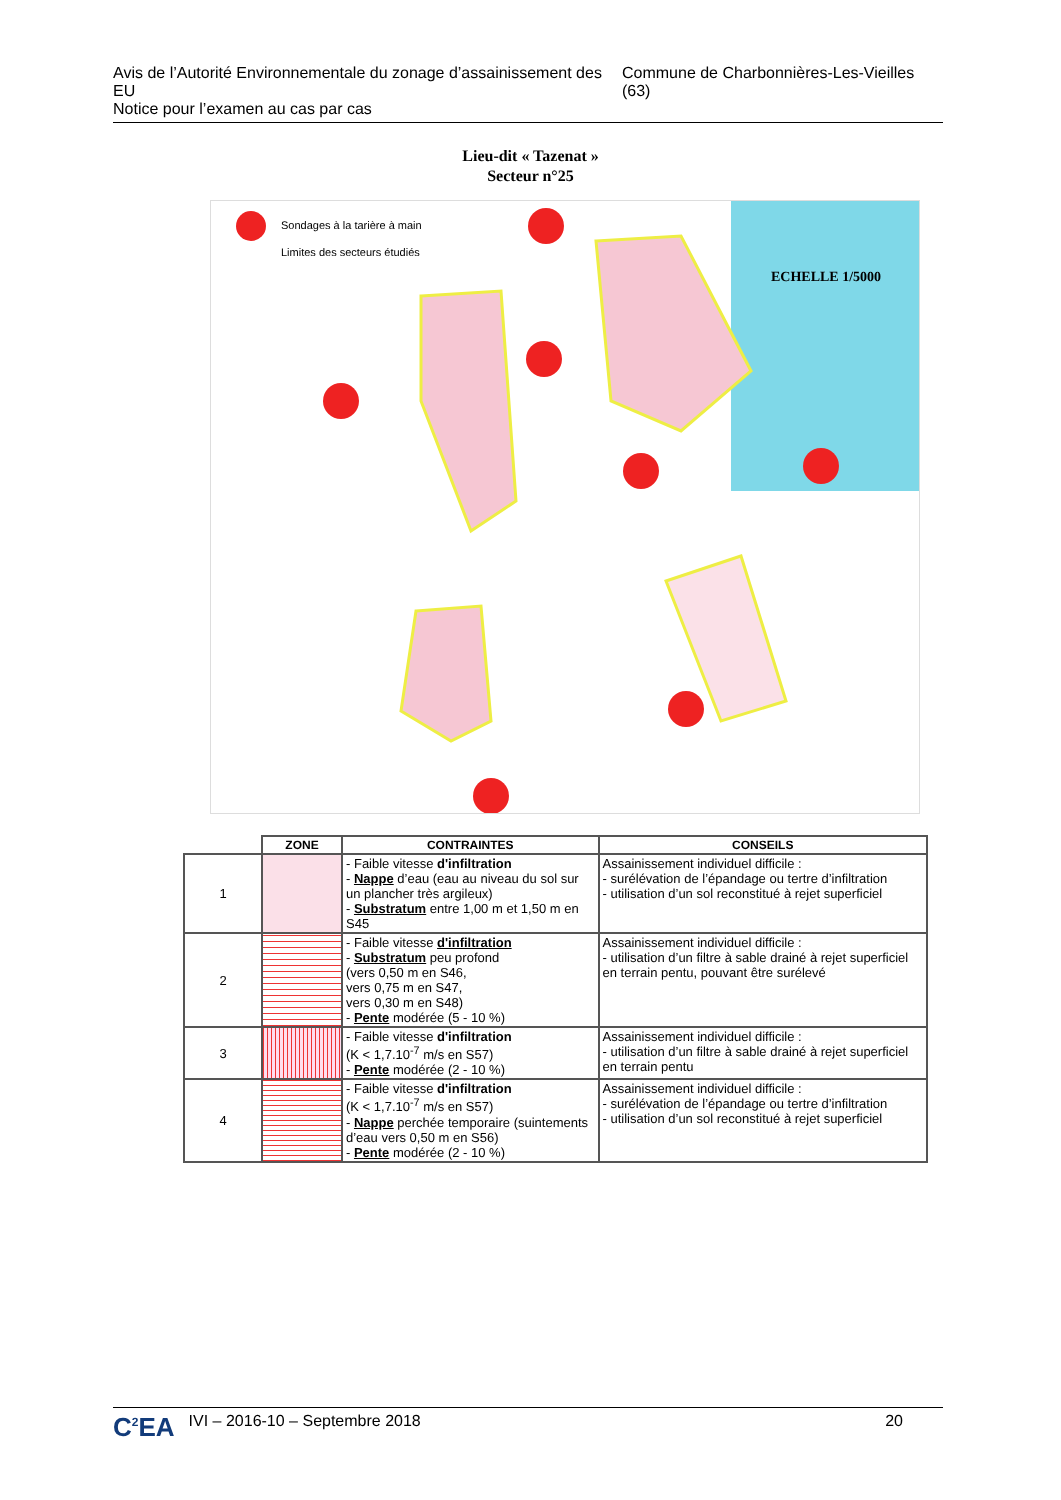Avis de l’Autorité Environnementale du zonage d’assainissement des EU
Notice pour l’examen au cas par cas
Commune de Charbonnières-Les-Vieilles (63)
Lieu-dit « Tazenat »
Secteur n°25
Sondages à la tarière à main
Limites des secteurs étudiés
ECHELLE 1/5000
| | ZONE | CONTRAINTES | CONSEILS |
| --- | --- | --- | --- |
| 1 | | - Faible vitesse d'infiltration - Nappe d’eau (eau au niveau du sol sur un plancher très argileux) - Substratum entre 1,00 m et 1,50 m en S45 | Assainissement individuel difficile : - surélévation de l’épandage ou tertre d’infiltration - utilisation d’un sol reconstitué à rejet superficiel |
| 2 | | - Faible vitesse d'infiltration - Substratum peu profond (vers 0,50 m en S46, vers 0,75 m en S47, vers 0,30 m en S48) - Pente modérée (5 - 10 %) | Assainissement individuel difficile : - utilisation d’un filtre à sable drainé à rejet superficiel en terrain pentu, pouvant être surélevé |
| 3 | | - Faible vitesse d'infiltration (K < 1,7.10<sup>-7</sup> m/s en S57) - Pente modérée (2 - 10 %) | Assainissement individuel difficile : - utilisation d’un filtre à sable drainé à rejet superficiel en terrain pentu |
| 4 | | - Faible vitesse d'infiltration (K < 1,7.10<sup>-7</sup> m/s en S57) - Nappe perchée temporaire (suintements d’eau vers 0,50 m en S56) - Pente modérée (2 - 10 %) | Assainissement individuel difficile : - surélévation de l’épandage ou tertre d’infiltration - utilisation d’un sol reconstitué à rejet superficiel |
C<sup>2</sup>EA IVI – 2016-10 – Septembre 2018 20